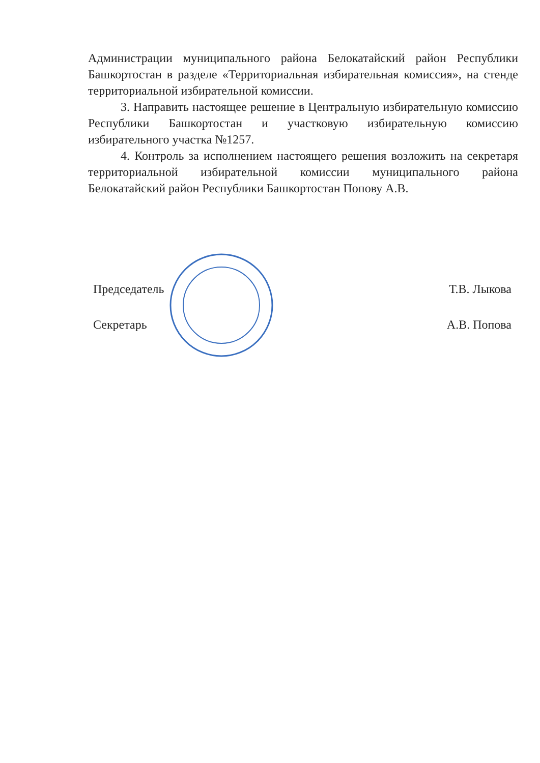Администрации муниципального района Белокатайский район Республики Башкортостан в разделе «Территориальная избирательная комиссия», на стенде территориальной избирательной комиссии.
3. Направить настоящее решение в Центральную избирательную комиссию Республики Башкортостан и участковую избирательную комиссию избирательного участка №1257.
4. Контроль за исполнением настоящего решения возложить на секретаря территориальной избирательной комиссии муниципального района Белокатайский район Республики Башкортостан Попову А.В.
Председатель Т.В. Лыкова
Секретарь А.В. Попова